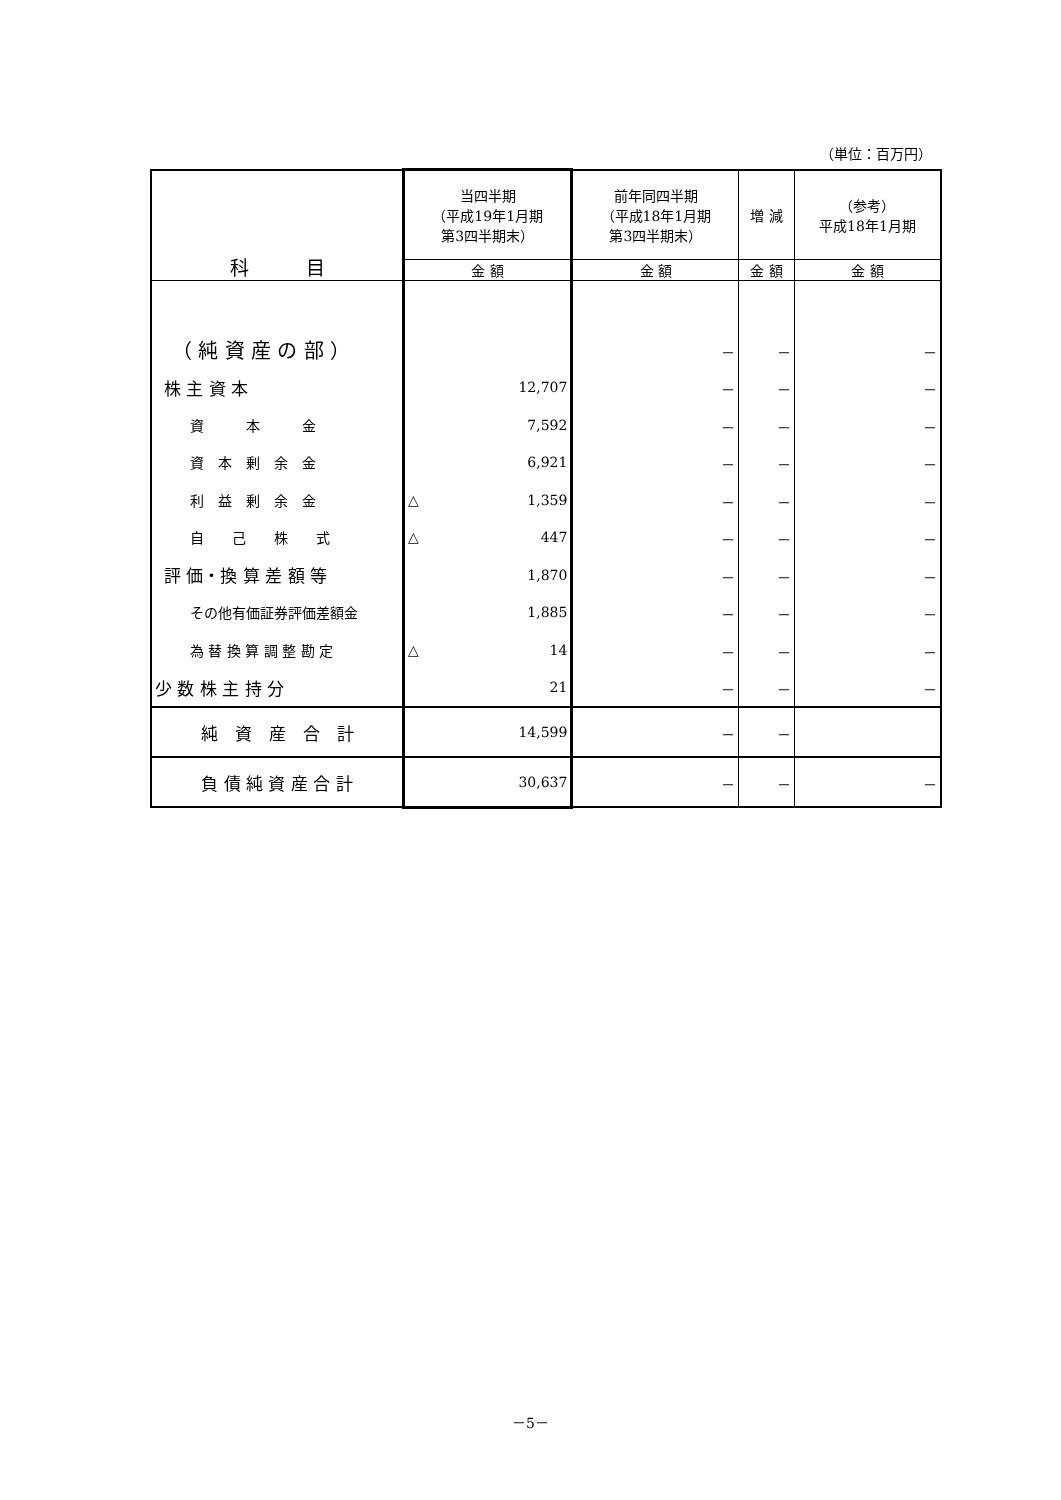（単位：百万円）
| 科 目 | 当四半期 （平成19年1月期 第3四半期末） | 前年同四半期 （平成18年1月期 第3四半期末） | 増 減 | （参考） 平成18年1月期 |
| --- | --- | --- | --- | --- |
| | 金 額 | 金 額 | 金 額 | 金 額 |
| （ 純 資 産 の 部 ） | | － | － | － |
| 株 主 資 本 | 12,707 | － | － | － |
| 資 本 金 | 7,592 | － | － | － |
| 資 本 剰 余 金 | 6,921 | － | － | － |
| 利 益 剰 余 金 | △ 1,359 | － | － | － |
| 自 己 株 式 | △ 447 | － | － | － |
| 評 価・換 算 差 額 等 | 1,870 | － | － | － |
| その他有価証券評価差額金 | 1,885 | － | － | － |
| 為 替 換 算 調 整 勘 定 | △ 14 | － | － | － |
| 少 数 株 主 持 分 | 21 | － | － | － |
| 純 資 産 合 計 | 14,599 | － | － | |
| 負 債 純 資 産 合 計 | 30,637 | － | － | － |
－5－